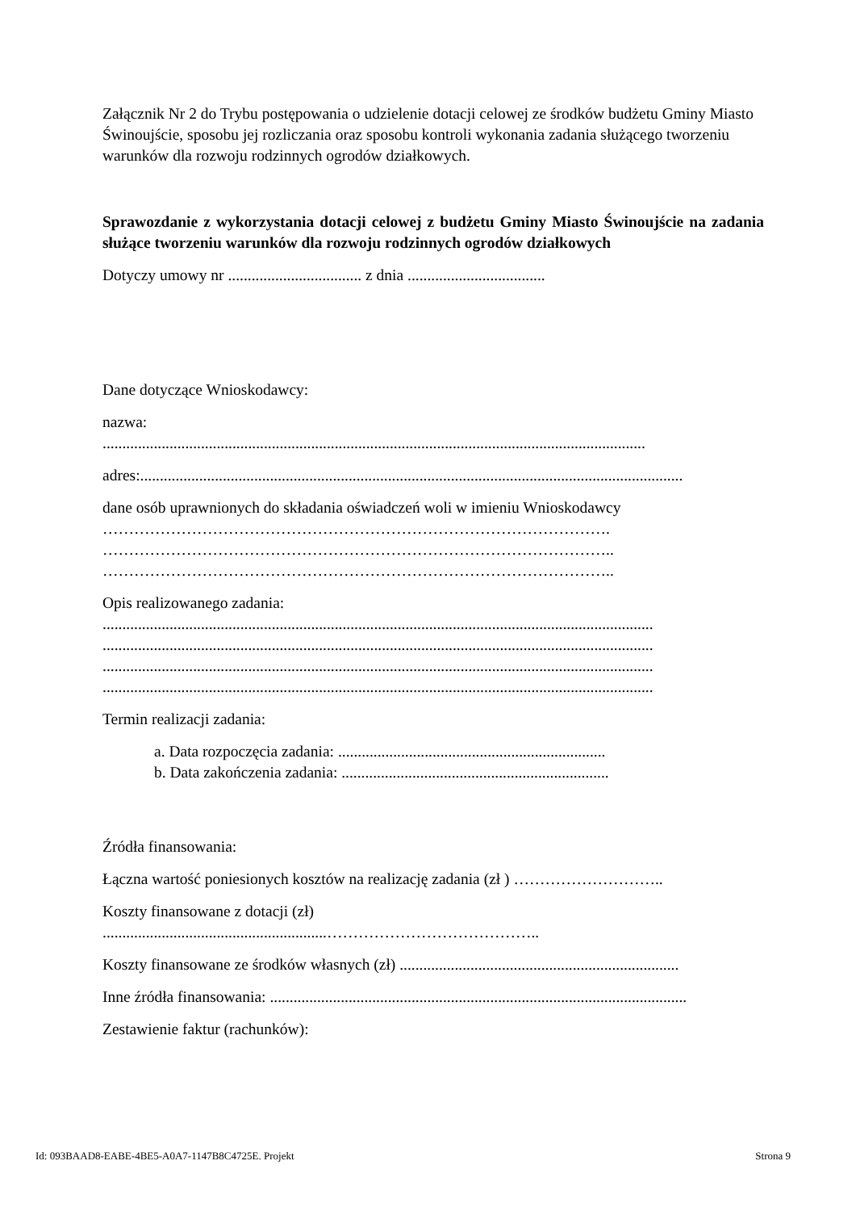Załącznik Nr 2 do Trybu postępowania o udzielenie dotacji celowej ze środków budżetu Gminy Miasto Świnoujście, sposobu jej rozliczania oraz sposobu kontroli wykonania zadania służącego tworzeniu warunków dla rozwoju rodzinnych ogrodów działkowych.
Sprawozdanie z wykorzystania dotacji celowej z budżetu Gminy Miasto Świnoujście na zadania służące tworzeniu warunków dla rozwoju rodzinnych ogrodów działkowych
Dotyczy umowy nr .................................. z dnia ...................................
Dane dotyczące Wnioskodawcy:
nazwa:
..........................................................................................................................................
adres:..........................................................................................................................................
dane osób uprawnionych do składania oświadczeń woli w imieniu Wnioskodawcy
…………………………………………………………………………………….
……………………………………………………………………………………..
……………………………………………………………………………………..
Opis realizowanego zadania:
............................................................................................................................................
............................................................................................................................................
............................................................................................................................................
............................................................................................................................................
Termin realizacji zadania:
a. Data rozpoczęcia zadania: ....................................................................
b. Data zakończenia zadania: ....................................................................
Źródła finansowania:
Łączna wartość poniesionych kosztów na realizację zadania (zł ) ………………………..
Koszty finansowane z dotacji (zł)
.........................................................…………………………………..
Koszty finansowane ze środków własnych (zł) .......................................................................
Inne źródła finansowania: ..........................................................................................................
Zestawienie faktur (rachunków):
Id: 093BAAD8-EABE-4BE5-A0A7-1147B8C4725E. Projekt Strona 9